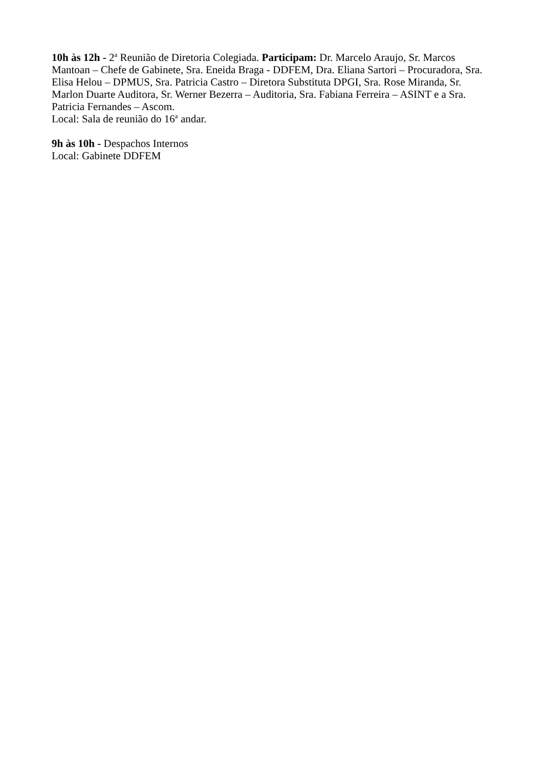10h às 12h - 2<sup>a</sup> Reunião de Diretoria Colegiada. Participam: Dr. Marcelo Araujo, Sr. Marcos Mantoan – Chefe de Gabinete, Sra. Eneida Braga - DDFEM, Dra. Eliana Sartori – Procuradora, Sra. Elisa Helou – DPMUS, Sra. Patricia Castro – Diretora Substituta DPGI, Sra. Rose Miranda, Sr. Marlon Duarte Auditora, Sr. Werner Bezerra – Auditoria, Sra. Fabiana Ferreira – ASINT e a Sra. Patricia Fernandes – Ascom.
Local: Sala de reunião do 16<sup>a</sup> andar.
9h às 10h - Despachos Internos
Local: Gabinete DDFEM